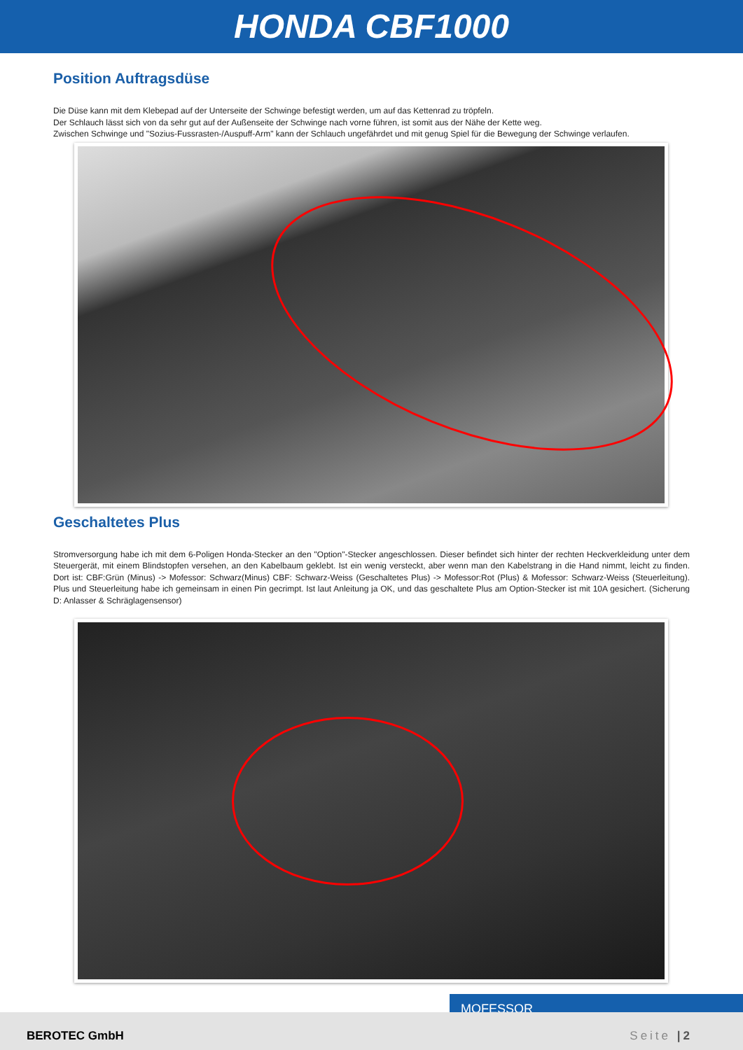HONDA CBF1000
Position Auftragsdüse
Die Düse kann mit dem Klebepad auf der Unterseite der Schwinge befestigt werden, um auf das Kettenrad zu tröpfeln.
Der Schlauch lässt sich von da sehr gut auf der Außenseite der Schwinge nach vorne führen, ist somit aus der Nähe der Kette weg.
Zwischen Schwinge und "Sozius-Fussrasten-/Auspuff-Arm" kann der Schlauch ungefährdet und mit genug Spiel für die Bewegung der Schwinge verlaufen.
Geschaltetes Plus
Stromversorgung habe ich mit dem 6-Poligen Honda-Stecker an den "Option"-Stecker angeschlossen. Dieser befindet sich hinter der rechten Heckverkleidung unter dem Steuergerät, mit einem Blindstopfen versehen, an den Kabelbaum geklebt. Ist ein wenig versteckt, aber wenn man den Kabelstrang in die Hand nimmt, leicht zu finden. Dort ist: CBF:Grün (Minus) -> Mofessor: Schwarz(Minus) CBF: Schwarz-Weiss (Geschaltetes Plus) -> Mofessor:Rot (Plus) & Mofessor: Schwarz-Weiss (Steuerleitung). Plus und Steuerleitung habe ich gemeinsam in einen Pin gecrimpt. Ist laut Anleitung ja OK, und das geschaltete Plus am Option-Stecker ist mit 10A gesichert. (Sicherung D: Anlasser & Schräglagensensor)
MOFESSOR
BEROTEC GmbH Seite |2